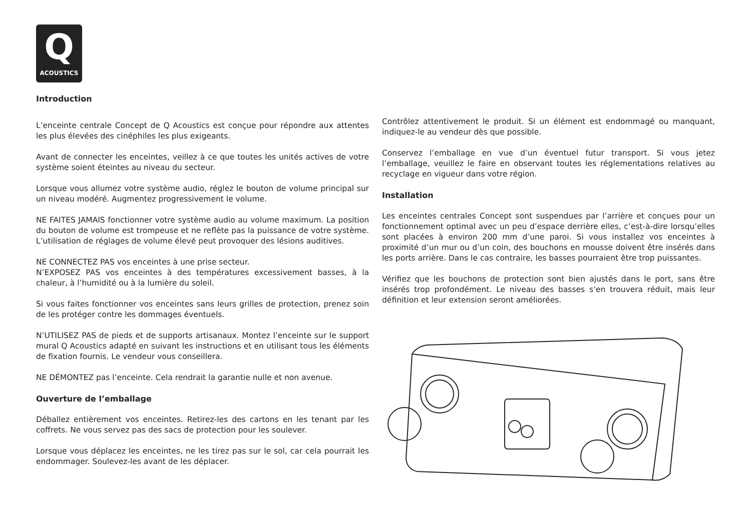Q
ACOUSTICS
Introduction
L’enceinte centrale Concept de Q Acoustics est conçue pour répondre aux attentes les plus élevées des cinéphiles les plus exigeants.
Avant de connecter les enceintes, veillez à ce que toutes les unités actives de votre système soient éteintes au niveau du secteur.
Lorsque vous allumez votre système audio, réglez le bouton de volume principal sur un niveau modéré. Augmentez progressivement le volume.
NE FAITES JAMAIS fonctionner votre système audio au volume maximum. La position du bouton de volume est trompeuse et ne reflète pas la puissance de votre système. L’utilisation de réglages de volume élevé peut provoquer des lésions auditives.
NE CONNECTEZ PAS vos enceintes à une prise secteur.
N’EXPOSEZ PAS vos enceintes à des températures excessivement basses, à la chaleur, à l’humidité ou à la lumière du soleil.
Si vous faites fonctionner vos enceintes sans leurs grilles de protection, prenez soin de les protéger contre les dommages éventuels.
N’UTILISEZ PAS de pieds et de supports artisanaux. Montez l’enceinte sur le support mural Q Acoustics adapté en suivant les instructions et en utilisant tous les éléments de fixation fournis. Le vendeur vous conseillera.
NE DÉMONTEZ pas l’enceinte. Cela rendrait la garantie nulle et non avenue.
Ouverture de l’emballage
Déballez entièrement vos enceintes. Retirez-les des cartons en les tenant par les coffrets. Ne vous servez pas des sacs de protection pour les soulever.
Lorsque vous déplacez les enceintes, ne les tirez pas sur le sol, car cela pourrait les endommager. Soulevez-les avant de les déplacer.
Contrôlez attentivement le produit. Si un élément est endommagé ou manquant, indiquez-le au vendeur dès que possible.
Conservez l’emballage en vue d’un éventuel futur transport. Si vous jetez l’emballage, veuillez le faire en observant toutes les réglementations relatives au recyclage en vigueur dans votre région.
Installation
Les enceintes centrales Concept sont suspendues par l’arrière et conçues pour un fonctionnement optimal avec un peu d’espace derrière elles, c’est-à-dire lorsqu’elles sont placées à environ 200 mm d’une paroi. Si vous installez vos enceintes à proximité d’un mur ou d’un coin, des bouchons en mousse doivent être insérés dans les ports arrière. Dans le cas contraire, les basses pourraient être trop puissantes.
Vérifiez que les bouchons de protection sont bien ajustés dans le port, sans être insérés trop profondément. Le niveau des basses s’en trouvera réduit, mais leur définition et leur extension seront améliorées.